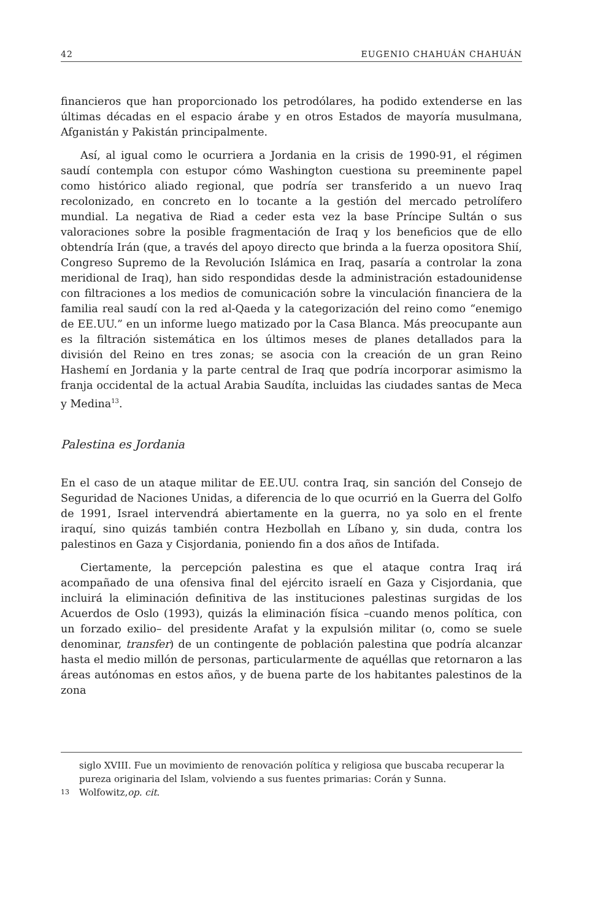42 EUGENIO CHAHUÁN CHAHUÁN
financieros que han proporcionado los petrodólares, ha podido extenderse en las últimas décadas en el espacio árabe y en otros Estados de mayoría musulmana, Afganistán y Pakistán principalmente.
Así, al igual como le ocurriera a Jordania en la crisis de 1990-91, el régimen saudí contempla con estupor cómo Washington cuestiona su preeminente papel como histórico aliado regional, que podría ser transferido a un nuevo Iraq recolonizado, en concreto en lo tocante a la gestión del mercado petrolífero mundial. La negativa de Riad a ceder esta vez la base Príncipe Sultán o sus valoraciones sobre la posible fragmentación de Iraq y los beneficios que de ello obtendría Irán (que, a través del apoyo directo que brinda a la fuerza opositora Shií, Congreso Supremo de la Revolución Islámica en Iraq, pasaría a controlar la zona meridional de Iraq), han sido respondidas desde la administración estadounidense con filtraciones a los medios de comunicación sobre la vinculación financiera de la familia real saudí con la red al-Qaeda y la categorización del reino como “enemigo de EE.UU.” en un informe luego matizado por la Casa Blanca. Más preocupante aun es la filtración sistemática en los últimos meses de planes detallados para la división del Reino en tres zonas; se asocia con la creación de un gran Reino Hashemí en Jordania y la parte central de Iraq que podría incorporar asimismo la franja occidental de la actual Arabia Saudíta, incluidas las ciudades santas de Meca y Medina<sup>13</sup>.
Palestina es Jordania
En el caso de un ataque militar de EE.UU. contra Iraq, sin sanción del Consejo de Seguridad de Naciones Unidas, a diferencia de lo que ocurrió en la Guerra del Golfo de 1991, Israel intervendrá abiertamente en la guerra, no ya solo en el frente iraquí, sino quizás también contra Hezbollah en Líbano y, sin duda, contra los palestinos en Gaza y Cisjordania, poniendo fin a dos años de Intifada.
Ciertamente, la percepción palestina es que el ataque contra Iraq irá acompañado de una ofensiva final del ejército israelí en Gaza y Cisjordania, que incluirá la eliminación definitiva de las instituciones palestinas surgidas de los Acuerdos de Oslo (1993), quizás la eliminación física –cuando menos política, con un forzado exilio– del presidente Arafat y la expulsión militar (o, como se suele denominar, transfer) de un contingente de población palestina que podría alcanzar hasta el medio millón de personas, particularmente de aquéllas que retornaron a las áreas autónomas en estos años, y de buena parte de los habitantes palestinos de la zona
siglo XVIII. Fue un movimiento de renovación política y religiosa que buscaba recuperar la pureza originaria del Islam, volviendo a sus fuentes primarias: Corán y Sunna.
13 Wolfowitz, op. cit.